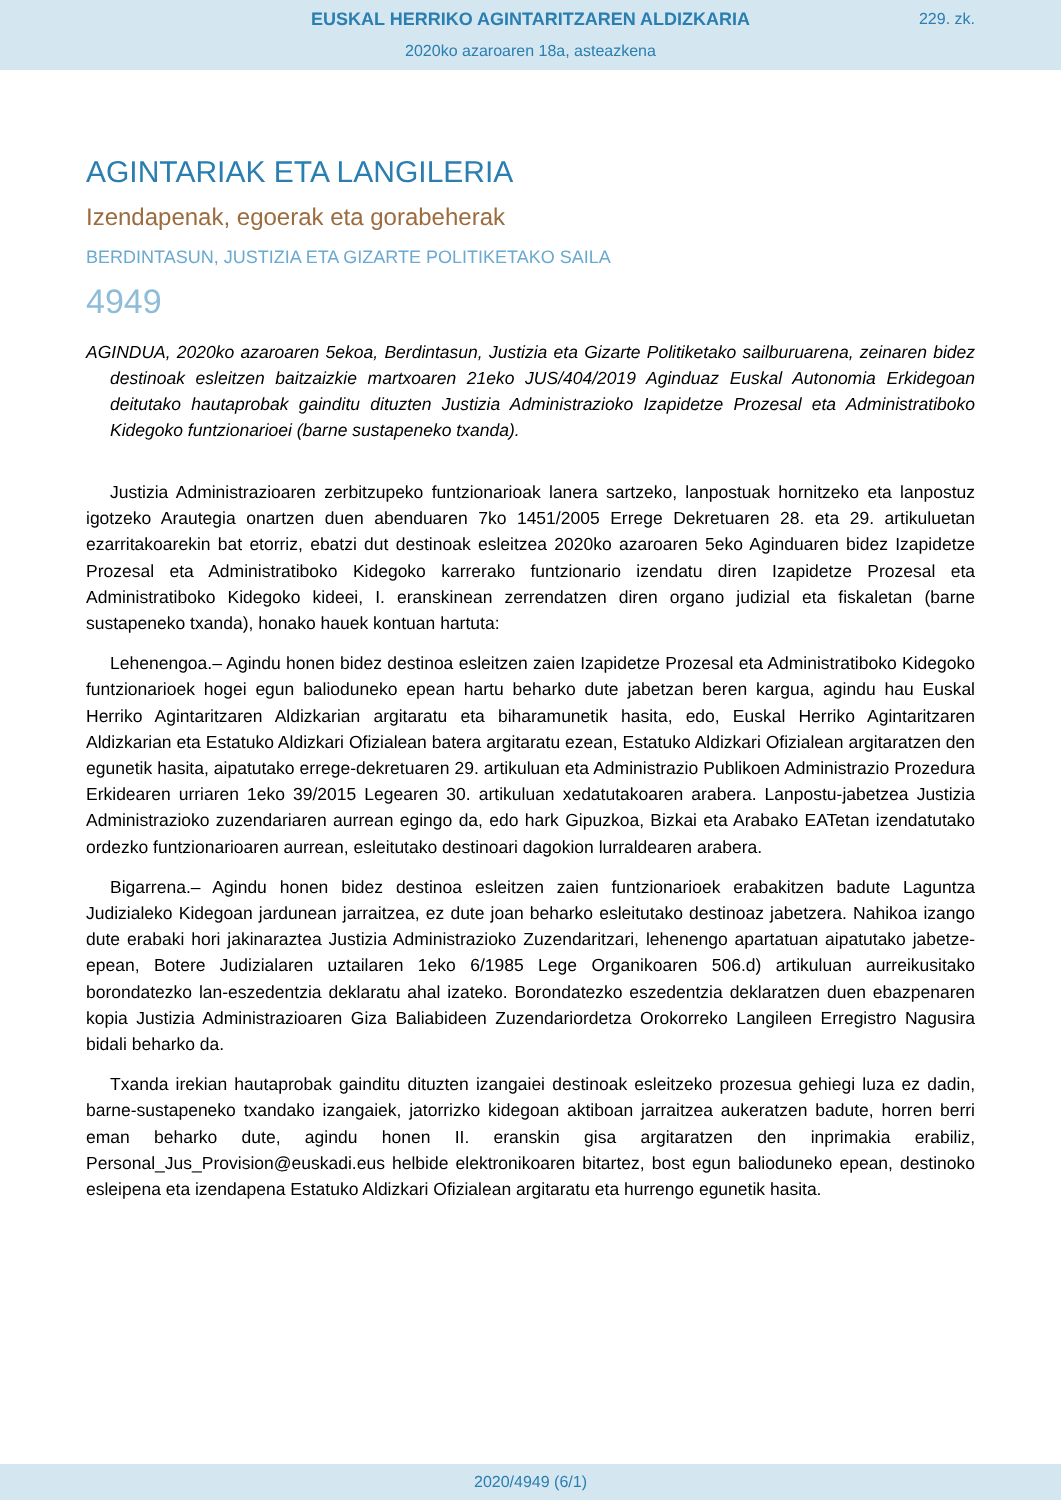EUSKAL HERRIKO AGINTARITZAREN ALDIZKARIA
229. zk.
2020ko azaroaren 18a, asteazkena
AGINTARIAK ETA LANGILERIA
Izendapenak, egoerak eta gorabeherak
BERDINTASUN, JUSTIZIA ETA GIZARTE POLITIKETAKO SAILA
4949
AGINDUA, 2020ko azaroaren 5ekoa, Berdintasun, Justizia eta Gizarte Politiketako sailburuarena, zeinaren bidez destinoak esleitzen baitzaizkie martxoaren 21eko JUS/404/2019 Aginduaz Euskal Autonomia Erkidegoan deitutako hautaprobak gainditu dituzten Justizia Administrazioko Izapidetze Prozesal eta Administratiboko Kidegoko funtzionarioei (barne sustapeneko txanda).
Justizia Administrazioaren zerbitzupeko funtzionarioak lanera sartzeko, lanpostuak hornitzeko eta lanpostuz igotzeko Arautegia onartzen duen abenduaren 7ko 1451/2005 Errege Dekretuaren 28. eta 29. artikuluetan ezarritakoarekin bat etorriz, ebatzi dut destinoak esleitzea 2020ko azaroaren 5eko Aginduaren bidez Izapidetze Prozesal eta Administratiboko Kidegoko karrerako funtzionario izendatu diren Izapidetze Prozesal eta Administratiboko Kidegoko kideei, I. eranskinean zerrendatzen diren organo judizial eta fiskaletan (barne sustapeneko txanda), honako hauek kontuan hartuta:
Lehenengoa.– Agindu honen bidez destinoa esleitzen zaien Izapidetze Prozesal eta Administratiboko Kidegoko funtzionarioek hogei egun balioduneko epean hartu beharko dute jabetzan beren kargua, agindu hau Euskal Herriko Agintaritzaren Aldizkarian argitaratu eta biharamunetik hasita, edo, Euskal Herriko Agintaritzaren Aldizkarian eta Estatuko Aldizkari Ofizialean batera argitaratu ezean, Estatuko Aldizkari Ofizialean argitaratzen den egunetik hasita, aipatutako errege-dekretuaren 29. artikuluan eta Administrazio Publikoen Administrazio Prozedura Erkidearen urriaren 1eko 39/2015 Legearen 30. artikuluan xedatutakoaren arabera. Lanpostu-jabetzea Justizia Administrazioko zuzendariaren aurrean egingo da, edo hark Gipuzkoa, Bizkai eta Arabako EATetan izendatutako ordezko funtzionarioaren aurrean, esleitutako destinoari dagokion lurraldearen arabera.
Bigarrena.– Agindu honen bidez destinoa esleitzen zaien funtzionarioek erabakitzen badute Laguntza Judizialeko Kidegoan jardunean jarraitzea, ez dute joan beharko esleitutako destinoaz jabetzera. Nahikoa izango dute erabaki hori jakinaraztea Justizia Administrazioko Zuzendaritzari, lehenengo apartatuan aipatutako jabetze-epean, Botere Judizialaren uztailaren 1eko 6/1985 Lege Organikoaren 506.d) artikuluan aurreikusitako borondatezko lan-eszedentzia deklaratu ahal izateko. Borondatezko eszedentzia deklaratzen duen ebazpenaren kopia Justizia Administrazioaren Giza Baliabideen Zuzendariordetza Orokorreko Langileen Erregistro Nagusira bidali beharko da.
Txanda irekian hautaprobak gainditu dituzten izangaiei destinoak esleitzeko prozesua gehiegi luza ez dadin, barne-sustapeneko txandako izangaiek, jatorrizko kidegoan aktiboan jarraitzea aukeratzen badute, horren berri eman beharko dute, agindu honen II. eranskin gisa argitaratzen den inprimakia erabiliz, Personal_Jus_Provision@euskadi.eus helbide elektronikoaren bitartez, bost egun balioduneko epean, destinoko esleipena eta izendapena Estatuko Aldizkari Ofizialean argitaratu eta hurrengo egunetik hasita.
2020/4949 (6/1)